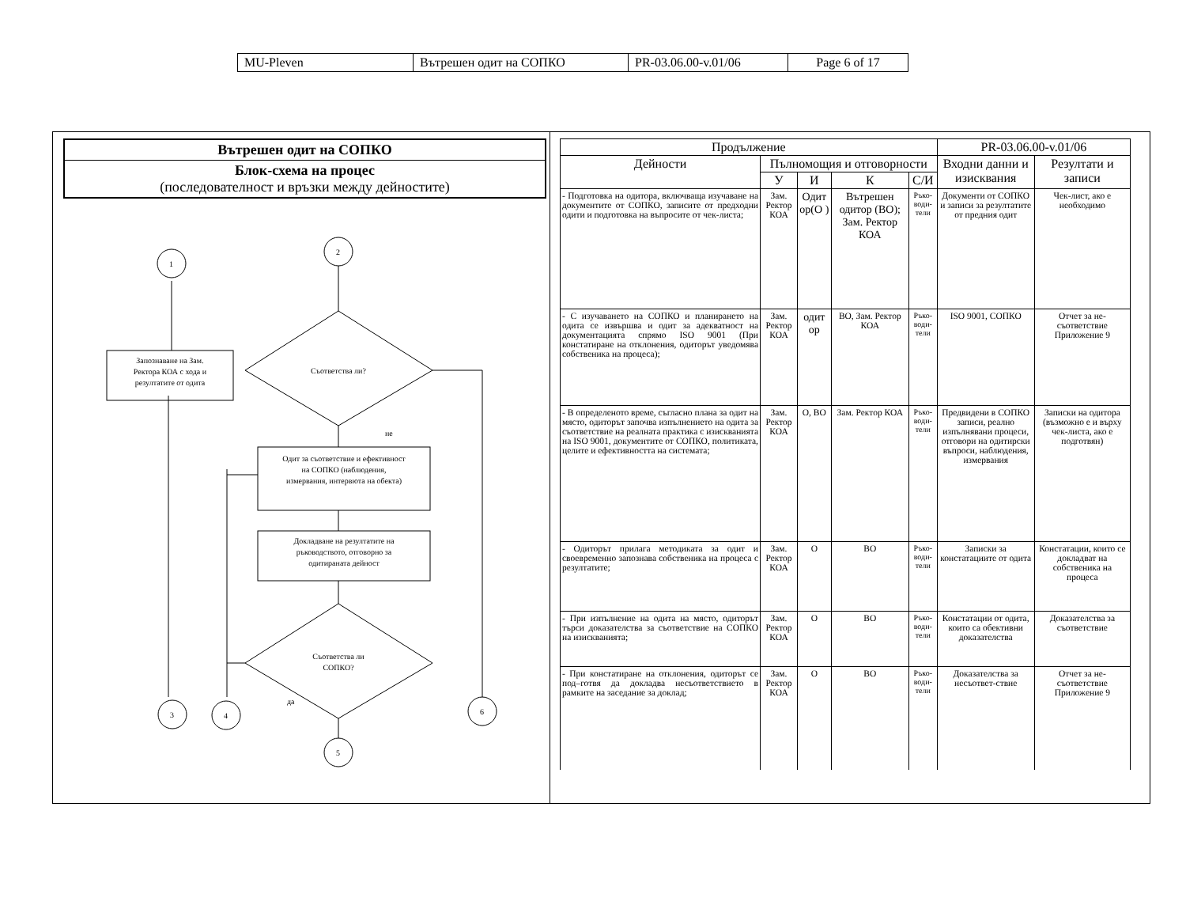| MU-Pleven | Вътрешен одит на СОПКО | PR-03.06.00-v.01/06 | Page 6 of 17 |
Вътрешен одит на СОПКО
Блок-схема на процес
(последователност и връзки между дейностите)
1
2
Запознаване на Зам.
Ректора КОА с хода и
резултатите от одита
Съответства ли?
не
Одит за съответствие и ефективност
на СОПКО (наблюдения,
измервания, интервюта на обекта)
Докладване на резултатите на
ръководството, отговорно за
одитираната дейност
Съответства ли
СОПКО?
да
3
4
5
6
| Продължение | | | | | PR-03.06.00-v.01/06 | |
| --- | --- | --- | --- | --- | --- | --- |
| Дейности | Пълномощия и отговорности | | | | Входни данни и изисквания | Резултати и записи |
| | У | И | К | С/И | | |
| - Подготовка на одитора, включваща изучаване на документите от СОПКО, записите от предходни одити и подготовка на въпросите от чек-листа; | Зам. Ректор КОА | Одит ор(О ) | Вътрешен одитор (ВО); Зам. Ректор КОА | Ръко-води-тели | Документи от СОПКО и записи за резултатите от предния одит | Чек-лист, ако е необходимо |
| - С изучаването на СОПКО и планирането на одита се извършва и одит за адекватност на документацията спрямо ISO 9001 (При констатиране на отклонения, одиторът уведомява собственика на процеса); | Зам. Ректор КОА | одит ор | ВО, Зам. Ректор КОА | Ръко-води-тели | ISO 9001, СОПКО | Отчет за не-съответствие Приложение 9 |
| - В определеното време, съгласно плана за одит на място, одиторът започва изпълнението на одита за съответствие на реалната практика с изискванията на ISO 9001, документите от СОПКО, политиката, целите и ефективността на системата; | Зам. Ректор КОА | О, ВО | Зам. Ректор КОА | Ръко-води-тели | Предвидени в СОПКО записи, реално изпълнявани процеси, отговори на одитирски въпроси, наблюдения, измервания | Записки на одитора (възможно е и върху чек-листа, ако е подготвян) |
| - Одиторът прилага методиката за одит и своевременно запознава собственика на процеса с резултатите; | Зам. Ректор КОА | О | ВО | Ръко-води-тели | Записки за констатациите от одита | Констатации, които се докладват на собственика на процеса |
| - При изпълнение на одита на място, одиторът търси доказателства за съответствие на СОПКО на изискванията; | Зам. Ректор КОА | О | ВО | Ръко-води-тели | Констатации от одита, които са обективни доказателства | Доказателства за съответствие |
| - При констатиране на отклонения, одиторът се под–готвя да докладва несъответствието в рамките на заседание за доклад; | Зам. Ректор КОА | О | ВО | Ръко-води-тели | Доказателства за несъответ-ствие | Отчет за не-съответствие Приложение 9 |